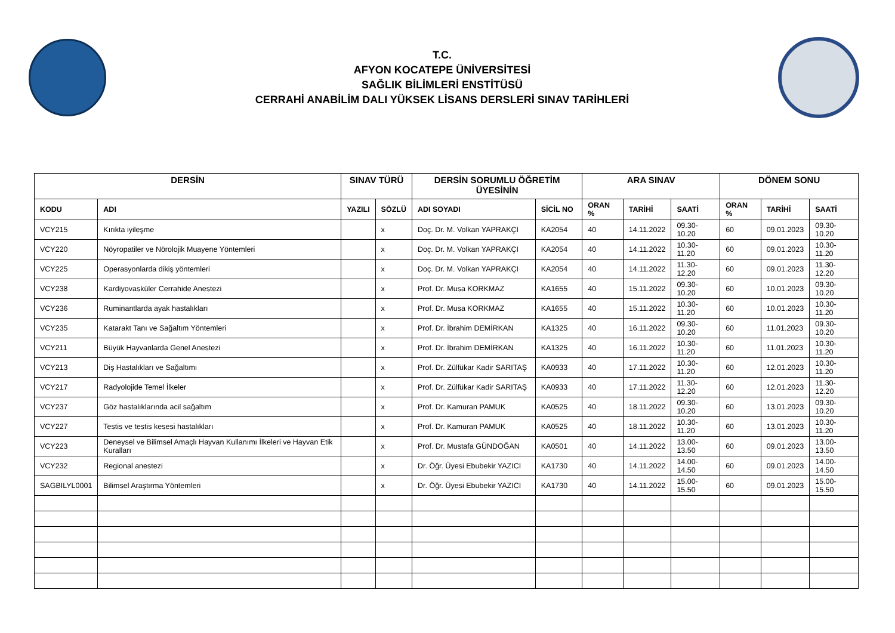T.C.
AFYON KOCATEPE ÜNİVERSİTESİ
SAĞLIK BİLİMLERİ ENSTİTÜSÜ
CERRAHİ ANABİLİM DALI YÜKSEK LİSANS DERSLERİ SINAV TARİHLERİ
| DERSİN | | SINAV TÜRÜ | | DERSİN SORUMLU ÖĞRETİM ÜYESİNİN | | ARA SINAV | | | DÖNEM SONU | | |
| --- | --- | --- | --- | --- | --- | --- | --- | --- | --- | --- | --- |
| KODU | ADI | YAZILI | SÖZLÜ | ADI SOYADI | SİCİL NO | ORAN % | TARİHİ | SAATİ | ORAN % | TARİHİ | SAATİ |
| VCY215 | Kırıkta iyileşme | | x | Doç. Dr. M. Volkan YAPRAKÇI | KA2054 | 40 | 14.11.2022 | 09.30-10.20 | 60 | 09.01.2023 | 09.30-10.20 |
| VCY220 | Nöyropatiler ve Nörolojik Muayene Yöntemleri | | x | Doç. Dr. M. Volkan YAPRAKÇI | KA2054 | 40 | 14.11.2022 | 10.30-11.20 | 60 | 09.01.2023 | 10.30-11.20 |
| VCY225 | Operasyonlarda dikiş yöntemleri | | x | Doç. Dr. M. Volkan YAPRAKÇI | KA2054 | 40 | 14.11.2022 | 11.30-12.20 | 60 | 09.01.2023 | 11.30-12.20 |
| VCY238 | Kardiyovasküler Cerrahide Anestezi | | x | Prof. Dr. Musa KORKMAZ | KA1655 | 40 | 15.11.2022 | 09.30-10.20 | 60 | 10.01.2023 | 09.30-10.20 |
| VCY236 | Ruminantlarda ayak hastalıkları | | x | Prof. Dr. Musa KORKMAZ | KA1655 | 40 | 15.11.2022 | 10.30-11.20 | 60 | 10.01.2023 | 10.30-11.20 |
| VCY235 | Katarakt Tanı ve Sağaltım Yöntemleri | | x | Prof. Dr. İbrahim DEMİRKAN | KA1325 | 40 | 16.11.2022 | 09.30-10.20 | 60 | 11.01.2023 | 09.30-10.20 |
| VCY211 | Büyük Hayvanlarda Genel Anestezi | | x | Prof. Dr. İbrahim DEMİRKAN | KA1325 | 40 | 16.11.2022 | 10.30-11.20 | 60 | 11.01.2023 | 10.30-11.20 |
| VCY213 | Diş Hastalıkları ve Sağaltımı | | x | Prof. Dr. Zülfükar Kadir SARITAŞ | KA0933 | 40 | 17.11.2022 | 10.30-11.20 | 60 | 12.01.2023 | 10.30-11.20 |
| VCY217 | Radyolojide Temel İlkeler | | x | Prof. Dr. Zülfükar Kadir SARITAŞ | KA0933 | 40 | 17.11.2022 | 11.30-12.20 | 60 | 12.01.2023 | 11.30-12.20 |
| VCY237 | Göz hastalıklarında acil sağaltım | | x | Prof. Dr. Kamuran PAMUK | KA0525 | 40 | 18.11.2022 | 09.30-10.20 | 60 | 13.01.2023 | 09.30-10.20 |
| VCY227 | Testis ve testis kesesi hastalıkları | | x | Prof. Dr. Kamuran PAMUK | KA0525 | 40 | 18.11.2022 | 10.30-11.20 | 60 | 13.01.2023 | 10.30-11.20 |
| VCY223 | Deneysel ve Bilimsel Amaçlı Hayvan Kullanımı İlkeleri ve Hayvan Etik Kuralları | | x | Prof. Dr. Mustafa GÜNDOĞAN | KA0501 | 40 | 14.11.2022 | 13.00-13.50 | 60 | 09.01.2023 | 13.00-13.50 |
| VCY232 | Regional anestezi | | x | Dr. Öğr. Üyesi Ebubekir YAZICI | KA1730 | 40 | 14.11.2022 | 14.00-14.50 | 60 | 09.01.2023 | 14.00-14.50 |
| SAGBILYL0001 | Bilimsel Araştırma Yöntemleri | | x | Dr. Öğr. Üyesi Ebubekir YAZICI | KA1730 | 40 | 14.11.2022 | 15.00-15.50 | 60 | 09.01.2023 | 15.00-15.50 |